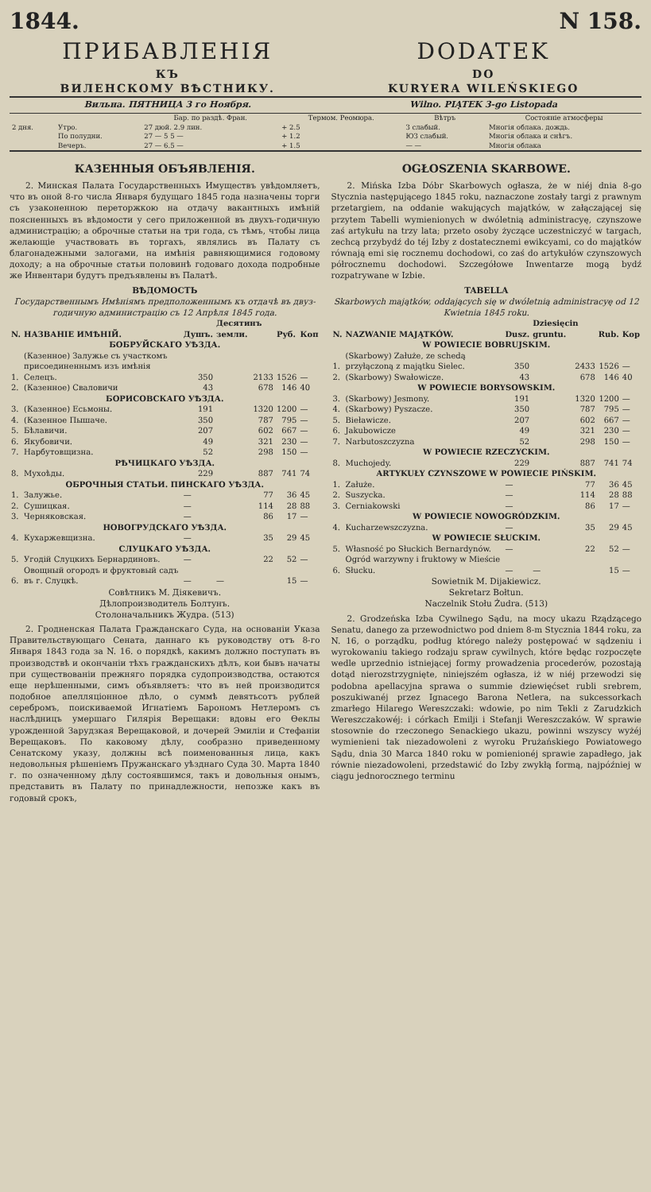1844. N 158.
ПРИБАВЛЕНІЯ
КЪ
ВИЛЕНСКОМУ ВѢСТНИКУ.
DODATEK
DO
KURYERA WILEŃSKIEGO
Вильна. ПЯТНИЦА 3 го Ноября. Wilno. PIĄTEK 3-go Listopada
| | | Бар. по раздѣ. Фран. | Термом. Реомюра. | Вѣтръ | Состояніе атмосферы |
| --- | --- | --- | --- | --- | --- |
| 2 дня. | Утро. | 27 дюй. 2.9 лин. | + 2.5 | З слабый. | Многія облака. дождь. |
| | По полудни. | 27 — 5 5 — | + 1.2 | ЮЗ слабый. | Многія облака и снѣгъ. |
| | Вечеръ. | 27 — 6.5 — | + 1.5 | — — | Многія облака |
КАЗЕННЫЯ ОБЪЯВЛЕНІЯ.
2. Минская Палата Государственныхъ Имуществъ увѣдомляетъ, что въ оной 8-го числа Января будущаго 1845 года назначены торги съ узаконенною переторжкою на отдачу вакантныхъ имѣній поясненныхъ въ вѣдомости у сего приложенной въ двухъ-годичную администрацію; а оброчные статьи на три года, съ тѣмъ, чтобы лица желающіе участвовать въ торгахъ, являлись въ Палату съ благонадежными залогами, на имѣнія равняющимися годовому доходу; а на оброчные статьи половинѣ годоваго дохода подробные же Инвентари будутъ предъявлены въ Палатѣ.
ВѢДОМОСТЬ
Государственнымъ Имѣніямъ предположеннымъ къ отдачѣ въ двуз-годичную администрацію съ 12 Апрѣля 1845 года.
| N. | НАЗВАНІЕ ИМѢНІЙ. | Душъ. | Десятинъ земли. | Руб. | Коп |
| --- | --- | --- | --- | --- | --- |
| БОБРУЙСКАГО УѢЗДА. | | | | | |
| 1. | (Казенное) Залужье съ участкомъ присоединеннымъ изъ имѣнія Селецъ. | 350 | 2133 | 1526 | — |
| 2. | (Казенное) Сваловичи | 43 | 678 | 146 | 40 |
| БОРИСОВСКАГО УѢЗДА. | | | | | |
| 3. | (Казенное) Есьмоны. | 191 | 1320 | 1200 | — |
| 4. | (Казенное Пышаче. | 350 | 787 | 795 | — |
| 5. | Бѣлавичи. | 207 | 602 | 667 | — |
| 6. | Якубовичи. | 49 | 321 | 230 | — |
| 7. | Нарбутовщизна. | 52 | 298 | 150 | — |
| РѢЧИЦКАГО УѢЗДА. | | | | | |
| 8. | Мухоѣды. | 229 | 887 | 741 | 74 |
| ОБРОЧНЫЯ СТАТЬИ. ПИНСКАГО УѢЗДА. | | | | | |
| 1. | Залужье. | — | 77 | 36 | 45 |
| 2. | Сушицкая. | — | 114 | 28 | 88 |
| 3. | Черняковская. | — | 86 | 17 | — |
| НОВОГРУДСКАГО УѢЗДА. | | | | | |
| 4. | Кухаржевщизна. | — | 35 | 29 | 45 |
| СЛУЦКАГО УѢЗДА. | | | | | |
| 5. | Угодій Слуцкихъ Бернардиновъ. | — | 22 | 52 | — |
| 6. | Овощный огородъ и фруктовый садъ въ г. Слуцкѣ. | — | — | 15 | — |
Совѣтникъ М. Діякевичъ.
Дѣлопроизводитель Болтунъ.
Столоначальникъ Жудра. (513)
2. Гродненская Палата Гражданскаго Суда, на основаніи Указа Правительствующаго Сената, даннаго къ руководству отъ 8-го Января 1843 года за N. 16. о порядкѣ, какимъ должно поступать въ производствѣ и окончаніи тѣхъ гражданскихъ дѣлъ, кои бывъ начаты при существованіи прежняго порядка судопроизводства, остаются еще нерѣшенными, симъ объявляетъ: что въ ней производится подобное апелляціонное дѣло, о суммѣ девятьсотъ рублей серебромъ, поискиваемой Игнатіемъ Барономъ Нетлеромъ съ наслѣдницъ умершаго Гилярія Верещаки: вдовы его Ѳеклы урожденной Зарудзкая Верещаковой, и дочерей Эмиліи и Стефаніи Верещаковъ. По каковому дѣлу, сообразно приведенному Сенатскому указу, должны всѣ поименованныя лица, какъ недовольныя рѣшеніемъ Пружанскаго уѣзднаго Суда 30. Марта 1840 г. по означенному дѣлу состоявшимся, такъ и довольныя онымъ, представить въ Палату по принадлежности, непозже какъ въ годовый срокъ,
OGŁOSZENIA SKARBOWE.
2. Mińska Izba Dóbr Skarbowych ogłasza, że w niéj dnia 8-go Stycznia następującego 1845 roku, naznaczone zostały targi z prawnym przetargiem, na oddanie wakujących majątków, w załączającej się przytem Tabelli wymienionych w dwóletnią administracyę, czynszowe zaś artykułu na trzy lata; przeto osoby życzące uczestniczyć w targach, zechcą przybydź do téj Izby z dostatecznemi ewikcyami, co do majątków równają emi się rocznemu dochodowi, co zaś do artykułów czynszowych półrocznemu dochodowi. Szczegółowe Inwentarze mogą bydź rozpatrywane w Izbie.
TABELLA
Skarbowych majątków, oddających się w dwóletnią administracyę od 12 Kwietnia 1845 roku.
| N. | NAZWANIE MAJĄTKÓW. | Dusz. | Dziesięcin gruntu. | Rub. | Kop |
| --- | --- | --- | --- | --- | --- |
| W POWIECIE BOBRUJSKIM. | | | | | |
| 1. | (Skarbowy) Załuże, ze schedą przyłączoną z majątku Sielec. | 350 | 2433 | 1526 | — |
| 2. | (Skarbowy) Swałowicze. | 43 | 678 | 146 | 40 |
| W POWIECIE BORYSOWSKIM. | | | | | |
| 3. | (Skarbowy) Jesmony. | 191 | 1320 | 1200 | — |
| 4. | (Skarbowy) Pyszacze. | 350 | 787 | 795 | — |
| 5. | Bieławicze. | 207 | 602 | 667 | — |
| 6. | Jakubowicze | 49 | 321 | 230 | — |
| 7. | Narbutoszczyzna | 52 | 298 | 150 | — |
| W POWIECIE RZECZYCKIM. | | | | | |
| 8. | Muchojedy. | 229 | 887 | 741 | 74 |
| ARTYKUŁY CZYNSZOWE W POWIECIE PIŃSKIM. | | | | | |
| 1. | Załuże. | — | 77 | 36 | 45 |
| 2. | Suszycka. | — | 114 | 28 | 88 |
| 3. | Cerniakowski | — | 86 | 17 | — |
| W POWIECIE NOWOGRÓDZKIM. | | | | | |
| 4. | Kucharzewszczyzna. | — | 35 | 29 | 45 |
| W POWIECIE SŁUCKIM. | | | | | |
| 5. | Własność po Słuckich Bernardynów. | — | 22 | 52 | — |
| 6. | Ogród warzywny i fruktowy w Mieście Słucku. | — | — | 15 | — |
Sowietnik M. Dijakiewicz.
Sekretarz Bołtun.
Naczelnik Stołu Żudra. (513)
2. Grodzeńska Izba Cywilnego Sądu, na mocy ukazu Rządzącego Senatu, danego za przewodnictwo pod dniem 8-m Stycznia 1844 roku, za N. 16, o porządku, podług którego należy postępować w sądzeniu i wyrokowaniu takiego rodzaju spraw cywilnych, które będąc rozpoczęte wedle uprzednio istniejącej formy prowadzenia procederów, pozostają dotąd nierozstrzygnięte, niniejszém ogłasza, iż w niéj przewodzi się podobna apellacyjna sprawa o summie dziewięćset rubli srebrem, poszukiwanéj przez Ignacego Barona Netlera, na sukcessorkach zmarłego Hilarego Wereszczaki: wdowie, po nim Tekli z Zarudzkich Wereszczakowéj: i córkach Emilji i Stefanji Wereszczaków. W sprawie stosownie do rzeczonego Senackiego ukazu, powinni wszyscy wyżéj wymienieni tak niezadowoleni z wyroku Prużańskiego Powiatowego Sądu, dnia 30 Marca 1840 roku w pomienionéj sprawie zapadłego, jak równie niezadowoleni, przedstawić do Izby zwykłą formą, najpóźniej w ciągu jednorocznego terminu